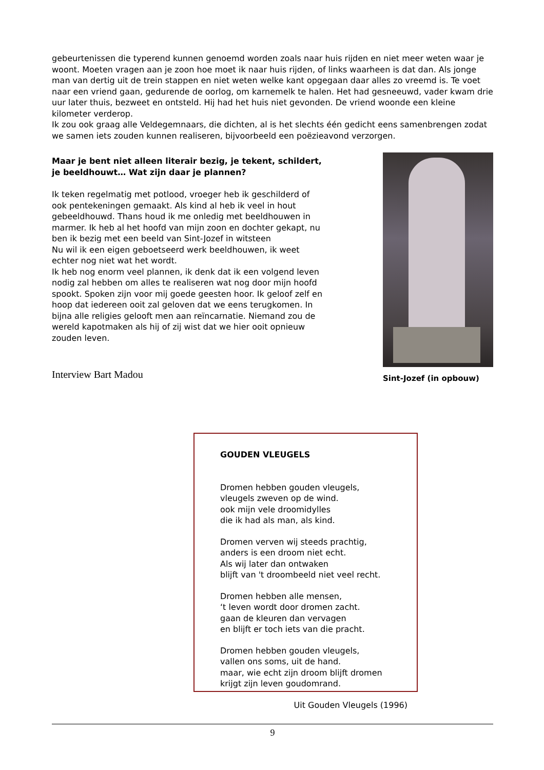gebeurtenissen die typerend kunnen genoemd worden zoals naar huis rijden en niet meer weten waar je woont. Moeten vragen aan je zoon hoe moet ik naar huis rijden, of links waarheen is dat dan. Als jonge man van dertig uit de trein stappen en niet weten welke kant opgegaan daar alles zo vreemd is. Te voet naar een vriend gaan, gedurende de oorlog, om karnemelk te halen. Het had gesneeuwd, vader kwam drie uur later thuis, bezweet en ontsteld. Hij had het huis niet gevonden. De vriend woonde een kleine kilometer verderop.
Ik zou ook graag alle Veldegemnaars, die dichten, al is het slechts één gedicht eens samenbrengen zodat we samen iets zouden kunnen realiseren, bijvoorbeeld een poëzieavond verzorgen.
Maar je bent niet alleen literair bezig, je tekent, schildert, je beeldhouwt… Wat zijn daar je plannen?
Ik teken regelmatig met potlood, vroeger heb ik geschilderd of ook pentekeningen gemaakt. Als kind al heb ik veel in hout gebeeldhouwd. Thans houd ik me onledig met beeldhouwen in marmer. Ik heb al het hoofd van mijn zoon en dochter gekapt, nu ben ik bezig met een beeld van Sint-Jozef in witsteen
Nu wil ik een eigen geboetseerd werk beeldhouwen, ik weet echter nog niet wat het wordt.
Ik heb nog enorm veel plannen, ik denk dat ik een volgend leven nodig zal hebben om alles te realiseren wat nog door mijn hoofd spookt. Spoken zijn voor mij goede geesten hoor. Ik geloof zelf en hoop dat iedereen ooit zal geloven dat we eens terugkomen. In bijna alle religies gelooft men aan reïncarnatie. Niemand zou de wereld kapotmaken als hij of zij wist dat we hier ooit opnieuw zouden leven.
Sint-Jozef (in opbouw)
Interview Bart Madou
GOUDEN VLEUGELS
Dromen hebben gouden vleugels,
vleugels zweven op de wind.
ook mijn vele droomidylles
die ik had als man, als kind.
Dromen verven wij steeds prachtig,
anders is een droom niet echt.
Als wij later dan ontwaken
blijft van 't droombeeld niet veel recht.
Dromen hebben alle mensen,
‘t leven wordt door dromen zacht.
gaan de kleuren dan vervagen
en blijft er toch iets van die pracht.
Dromen hebben gouden vleugels,
vallen ons soms, uit de hand.
maar, wie echt zijn droom blijft dromen
krijgt zijn leven goudomrand.
Uit Gouden Vleugels (1996)
9